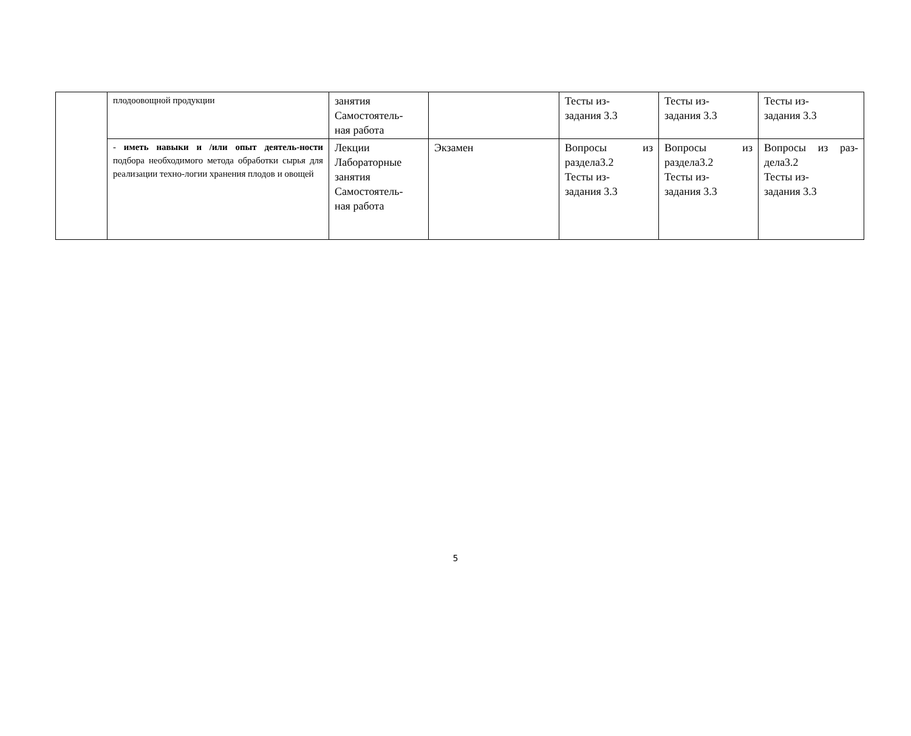| | плодоовощной продукции | занятия Самостоятель- ная работа | | Тесты из- задания 3.3 | Тесты из- задания 3.3 | Тесты из- задания 3.3 |
| | - иметь навыки и /или опыт деятель-ности подбора необходимого метода обработки сырья для реализации техно-логии хранения плодов и овощей | Лекции Лабораторные занятия Самостоятель- ная работа | Экзамен | Вопросы из раздела3.2 Тесты из- задания 3.3 | Вопросы из раздела3.2 Тесты из- задания 3.3 | Вопросы из раз-дела3.2 Тесты из- задания 3.3 |
5